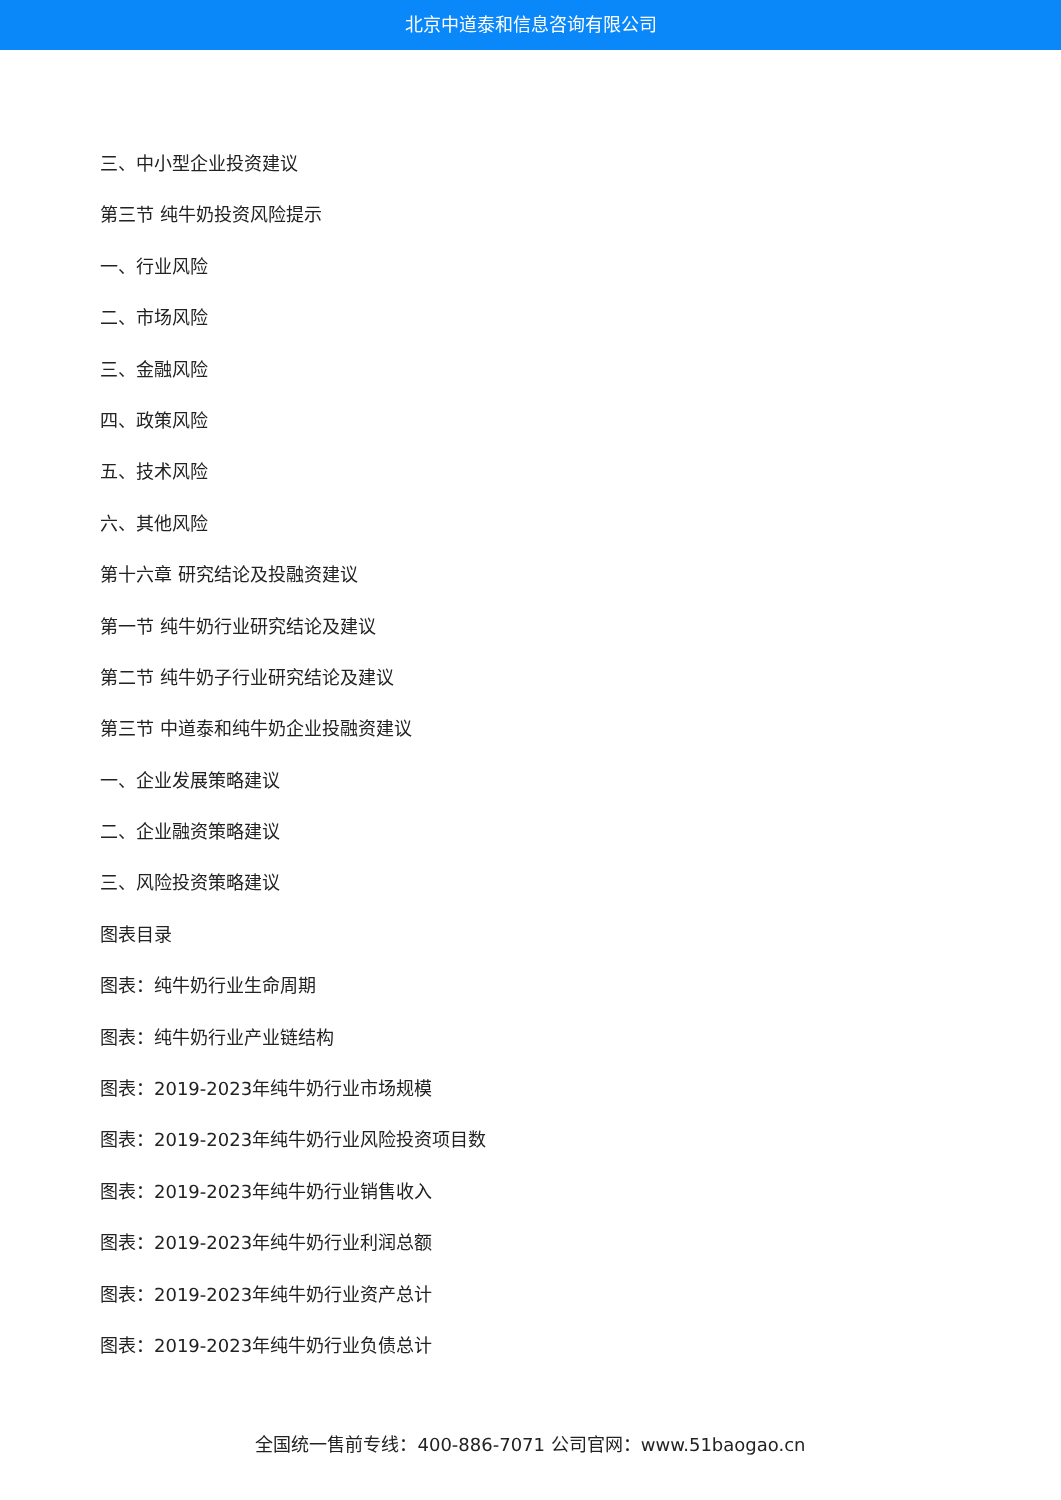北京中道泰和信息咨询有限公司
三、中小型企业投资建议
第三节 纯牛奶投资风险提示
一、行业风险
二、市场风险
三、金融风险
四、政策风险
五、技术风险
六、其他风险
第十六章 研究结论及投融资建议
第一节 纯牛奶行业研究结论及建议
第二节 纯牛奶子行业研究结论及建议
第三节 中道泰和纯牛奶企业投融资建议
一、企业发展策略建议
二、企业融资策略建议
三、风险投资策略建议
图表目录
图表：纯牛奶行业生命周期
图表：纯牛奶行业产业链结构
图表：2019-2023年纯牛奶行业市场规模
图表：2019-2023年纯牛奶行业风险投资项目数
图表：2019-2023年纯牛奶行业销售收入
图表：2019-2023年纯牛奶行业利润总额
图表：2019-2023年纯牛奶行业资产总计
图表：2019-2023年纯牛奶行业负债总计
全国统一售前专线：400-886-7071 公司官网：www.51baogao.cn